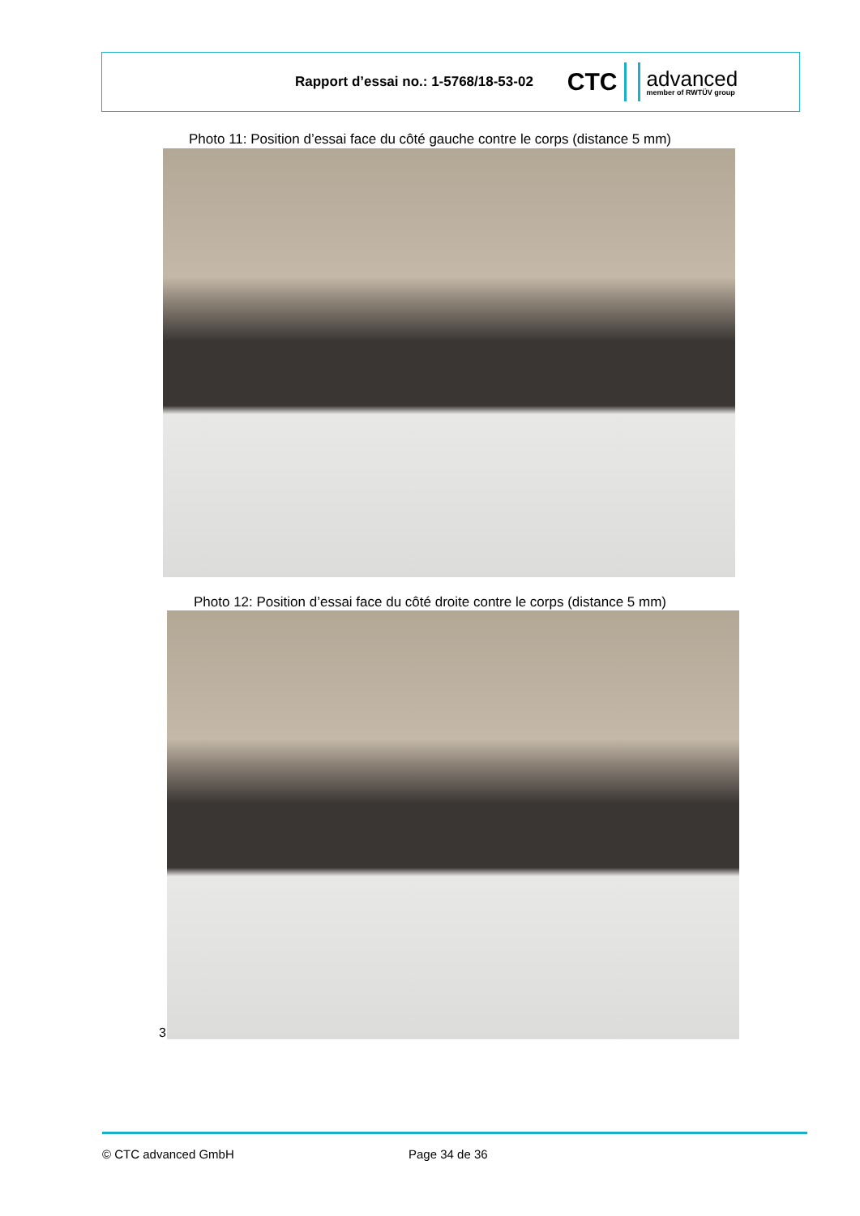Rapport d’essai no.: 1-5768/18-53-02
CTC advanced
member of RWTÜV group
Photo 11: Position d’essai face du côté gauche contre le corps (distance 5 mm)
Photo 12: Position d’essai face du côté droite contre le corps (distance 5 mm)
3
© CTC advanced GmbH Page 34 de 36